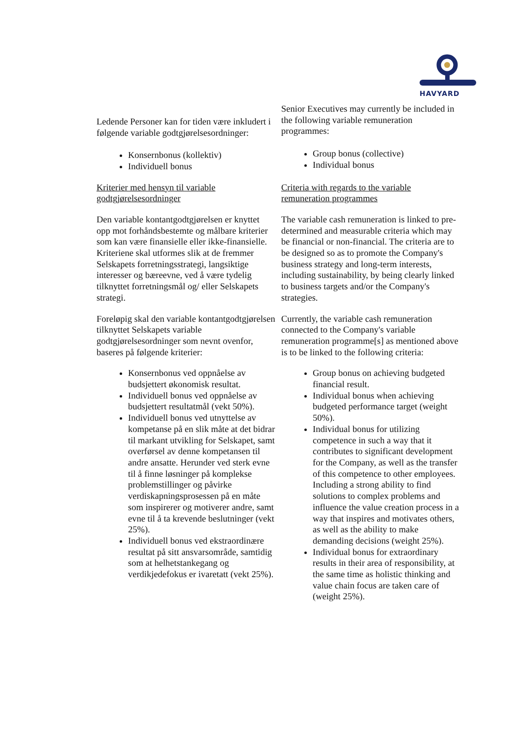HAVYARD
| Ledende Personer kan for tiden være inkludert i følgende variable godtgjørelsesordninger: Konsernbonus (kollektiv) Individuell bonus | Senior Executives may currently be included in the following variable remuneration programmes: Group bonus (collective) Individual bonus |
| Kriterier med hensyn til variable godtgjørelsesordninger | Criteria with regards to the variable remuneration programmes |
| Den variable kontantgodtgjørelsen er knyttet opp mot forhåndsbestemte og målbare kriterier som kan være finansielle eller ikke-finansielle. Kriteriene skal utformes slik at de fremmer Selskapets forretningsstrategi, langsiktige interesser og bæreevne, ved å være tydelig tilknyttet forretningsmål og/ eller Selskapets strategi. | The variable cash remuneration is linked to pre-determined and measurable criteria which may be financial or non-financial. The criteria are to be designed so as to promote the Company's business strategy and long-term interests, including sustainability, by being clearly linked to business targets and/or the Company's strategies. |
| Foreløpig skal den variable kontantgodtgjørelsen tilknyttet Selskapets variable godtgjørelsesordninger som nevnt ovenfor, baseres på følgende kriterier: | Currently, the variable cash remuneration connected to the Company's variable remuneration programme[s] as mentioned above is to be linked to the following criteria: |
| Konsernbonus ved oppnåelse av budsjettert økonomisk resultat. Individuell bonus ved oppnåelse av budsjettert resultatmål (vekt 50%). Individuell bonus ved utnyttelse av kompetanse på en slik måte at det bidrar til markant utvikling for Selskapet, samt overførsel av denne kompetansen til andre ansatte. Herunder ved sterk evne til å finne løsninger på komplekse problemstillinger og påvirke verdiskapningsprosessen på en måte som inspirerer og motiverer andre, samt evne til å ta krevende beslutninger (vekt 25%). Individuell bonus ved ekstraordinære resultat på sitt ansvarsområde, samtidig som at helhetstankegang og verdikjedefokus er ivaretatt (vekt 25%). | Group bonus on achieving budgeted financial result. Individual bonus when achieving budgeted performance target (weight 50%). Individual bonus for utilizing competence in such a way that it contributes to significant development for the Company, as well as the transfer of this competence to other employees. Including a strong ability to find solutions to complex problems and influence the value creation process in a way that inspires and motivates others, as well as the ability to make demanding decisions (weight 25%). Individual bonus for extraordinary results in their area of responsibility, at the same time as holistic thinking and value chain focus are taken care of (weight 25%). |